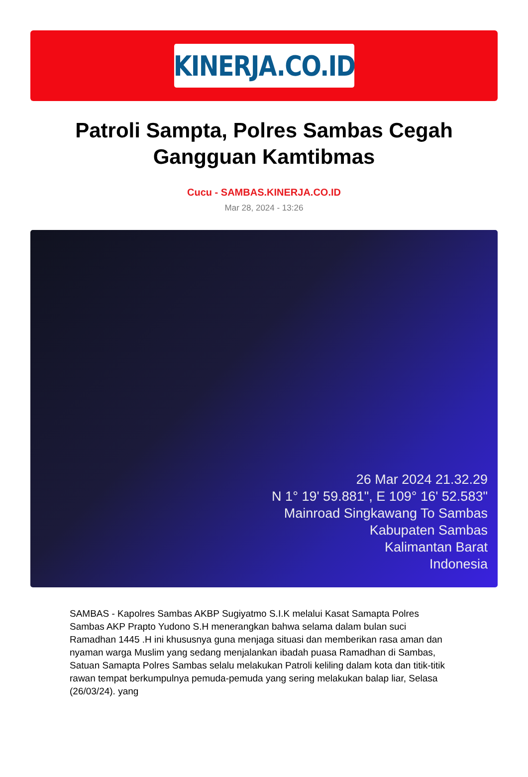KINERJA.CO.ID
Patroli Sampta, Polres Sambas Cegah Gangguan Kamtibmas
Cucu - SAMBAS.KINERJA.CO.ID
Mar 28, 2024 - 13:26
26 Mar 2024 21.32.29
N 1° 19' 59.881", E 109° 16' 52.583"
Mainroad Singkawang To Sambas
Kabupaten Sambas
Kalimantan Barat
Indonesia
SAMBAS - Kapolres Sambas AKBP Sugiyatmo S.I.K melalui Kasat Samapta Polres Sambas AKP Prapto Yudono S.H menerangkan bahwa selama dalam bulan suci Ramadhan 1445 .H ini khususnya guna menjaga situasi dan memberikan rasa aman dan nyaman warga Muslim yang sedang menjalankan ibadah puasa Ramadhan di Sambas, Satuan Samapta Polres Sambas selalu melakukan Patroli keliling dalam kota dan titik-titik rawan tempat berkumpulnya pemuda-pemuda yang sering melakukan balap liar, Selasa (26/03/24). yang